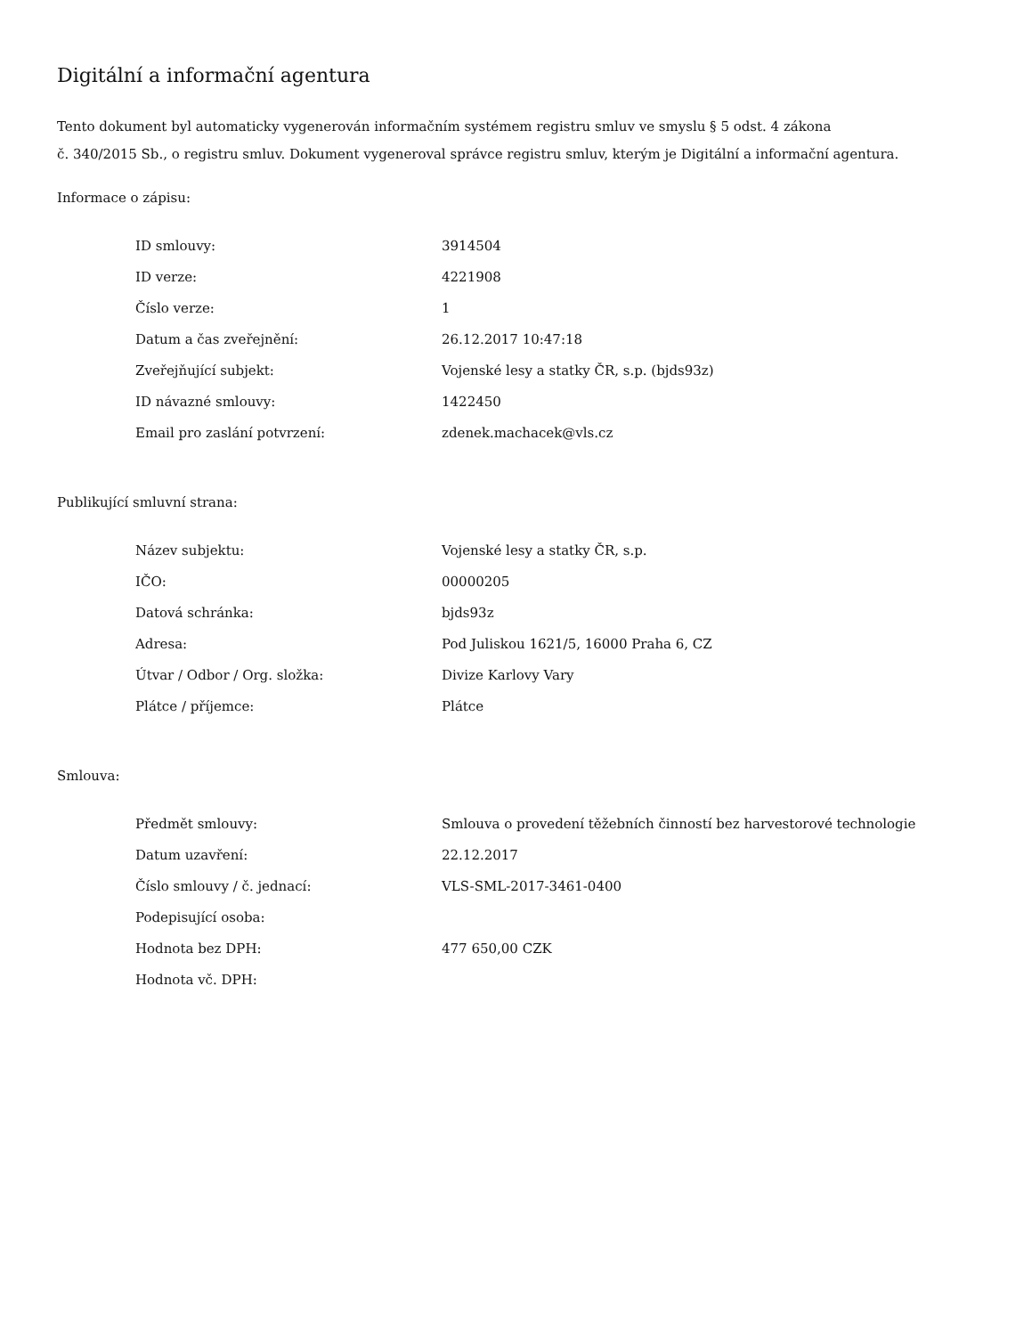Digitální a informační agentura
Tento dokument byl automaticky vygenerován informačním systémem registru smluv ve smyslu § 5 odst. 4 zákona
č. 340/2015 Sb., o registru smluv. Dokument vygeneroval správce registru smluv, kterým je Digitální a informační agentura.
Informace o zápisu:
| ID smlouvy: | 3914504 |
| ID verze: | 4221908 |
| Číslo verze: | 1 |
| Datum a čas zveřejnění: | 26.12.2017 10:47:18 |
| Zveřejňující subjekt: | Vojenské lesy a statky ČR, s.p. (bjds93z) |
| ID návazné smlouvy: | 1422450 |
| Email pro zaslání potvrzení: | zdenek.machacek@vls.cz |
Publikující smluvní strana:
| Název subjektu: | Vojenské lesy a statky ČR, s.p. |
| IČO: | 00000205 |
| Datová schránka: | bjds93z |
| Adresa: | Pod Juliskou 1621/5, 16000 Praha 6, CZ |
| Útvar / Odbor / Org. složka: | Divize Karlovy Vary |
| Plátce / příjemce: | Plátce |
Smlouva:
| Předmět smlouvy: | Smlouva o provedení těžebních činností bez harvestorové technologie |
| Datum uzavření: | 22.12.2017 |
| Číslo smlouvy / č. jednací: | VLS-SML-2017-3461-0400 |
| Podepisující osoba: | |
| Hodnota bez DPH: | 477 650,00 CZK |
| Hodnota vč. DPH: | |